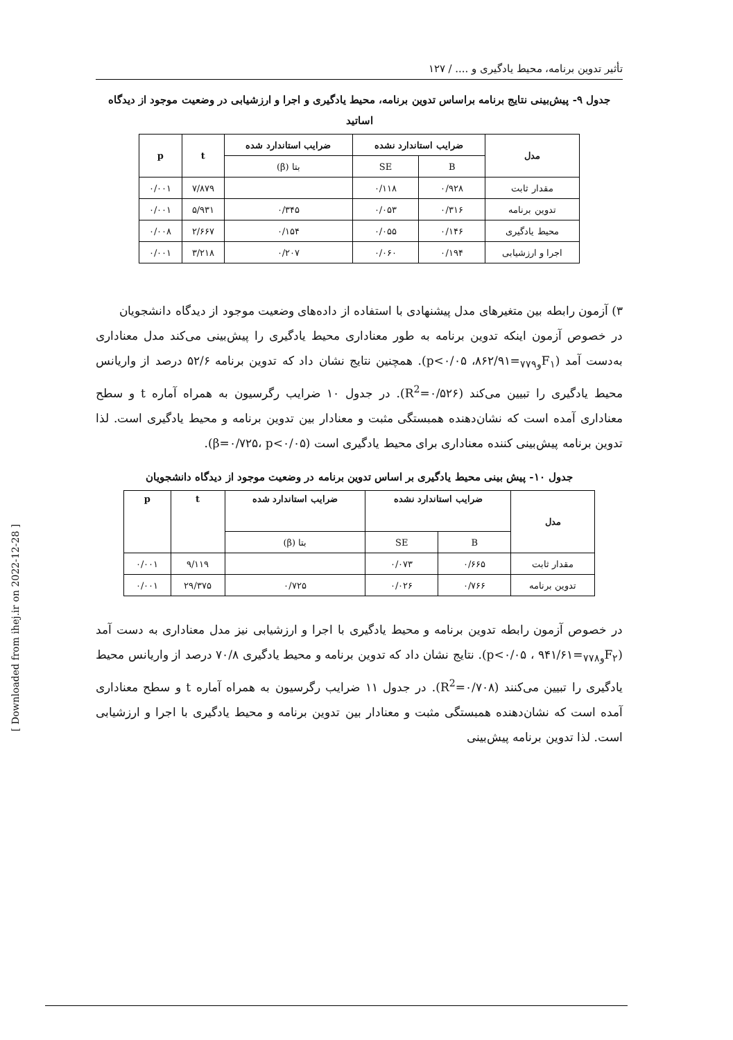تأثیر تدوین برنامه، محیط یادگیری و .... / ۱۲۷
جدول ۹- پیش‌بینی نتایج برنامه براساس تدوین برنامه، محیط یادگیری و اجرا و ارزشیابی در وضعیت موجود از دیدگاه اساتید
| مدل | ضرایب استاندارد نشده | | ضرایب استاندارد شده | t | p |
| --- | --- | --- | --- | --- | --- |
| | B | SE | بتا (β) | | |
| مقدار ثابت | ۰/۹۲۸ | ۰/۱۱۸ | | ۷/۸۷۹ | ۰/۰۰۱ |
| تدوین برنامه | ۰/۳۱۶ | ۰/۰۵۳ | ۰/۳۴۵ | ۵/۹۳۱ | ۰/۰۰۱ |
| محیط یادگیری | ۰/۱۴۶ | ۰/۰۵۵ | ۰/۱۵۴ | ۲/۶۶۷ | ۰/۰۰۸ |
| اجرا و ارزشیابی | ۰/۱۹۴ | ۰/۰۶۰ | ۰/۲۰۷ | ۳/۲۱۸ | ۰/۰۰۱ |
۳) آزمون رابطه بین متغیرهای مدل پیشنهادی با استفاده از داده‌های وضعیت موجود از دیدگاه دانشجویان
در خصوص آزمون اینکه تدوین برنامه به طور معناداری محیط یادگیری را پیش‌بینی می‌کند مدل معناداری به‌دست آمد (F<sub>۱و۷۷۹</sub>=۸۶۲/۹۱، p<۰/۰۵). همچنین نتایج نشان داد که تدوین برنامه ۵۲/۶ درصد از واریانس محیط یادگیری را تبیین می‌کند (R<sup>2</sup>=۰/۵۲۶). در جدول ۱۰ ضرایب رگرسیون به همراه آماره t و سطح معناداری آمده است که نشان‌دهنده همبستگی مثبت و معنادار بین تدوین برنامه و محیط یادگیری است. لذا تدوین برنامه پیش‌بینی کننده معناداری برای محیط یادگیری است (β=۰/۷۲۵، p<۰/۰۵).
جدول ۱۰- پیش بینی محیط یادگیری بر اساس تدوین برنامه در وضعیت موجود از دیدگاه دانشجویان
| مدل | ضرایب استاندارد نشده | | ضرایب استاندارد شده | t | p |
| --- | --- | --- | --- | --- | --- |
| | B | SE | بتا (β) | | |
| مقدار ثابت | ۰/۶۶۵ | ۰/۰۷۳ | | ۹/۱۱۹ | ۰/۰۰۱ |
| تدوین برنامه | ۰/۷۶۶ | ۰/۰۲۶ | ۰/۷۲۵ | ۲۹/۳۷۵ | ۰/۰۰۱ |
در خصوص آزمون رابطه تدوین برنامه و محیط یادگیری با اجرا و ارزشیابی نیز مدل معناداری به دست آمد (F<sub>۲و۷۷۸</sub>=۹۴۱/۶۱ ، p<۰/۰۵). نتایج نشان داد که تدوین برنامه و محیط یادگیری ۷۰/۸ درصد از واریانس محیط یادگیری را تبیین می‌کنند (R<sup>2</sup>=۰/۷۰۸). در جدول ۱۱ ضرایب رگرسیون به همراه آماره t و سطح معناداری آمده است که نشان‌دهنده همبستگی مثبت و معنادار بین تدوین برنامه و محیط یادگیری با اجرا و ارزشیابی است. لذا تدوین برنامه پیش‌بینی
[ Downloaded from ihej.ir on 2022-12-28 ]